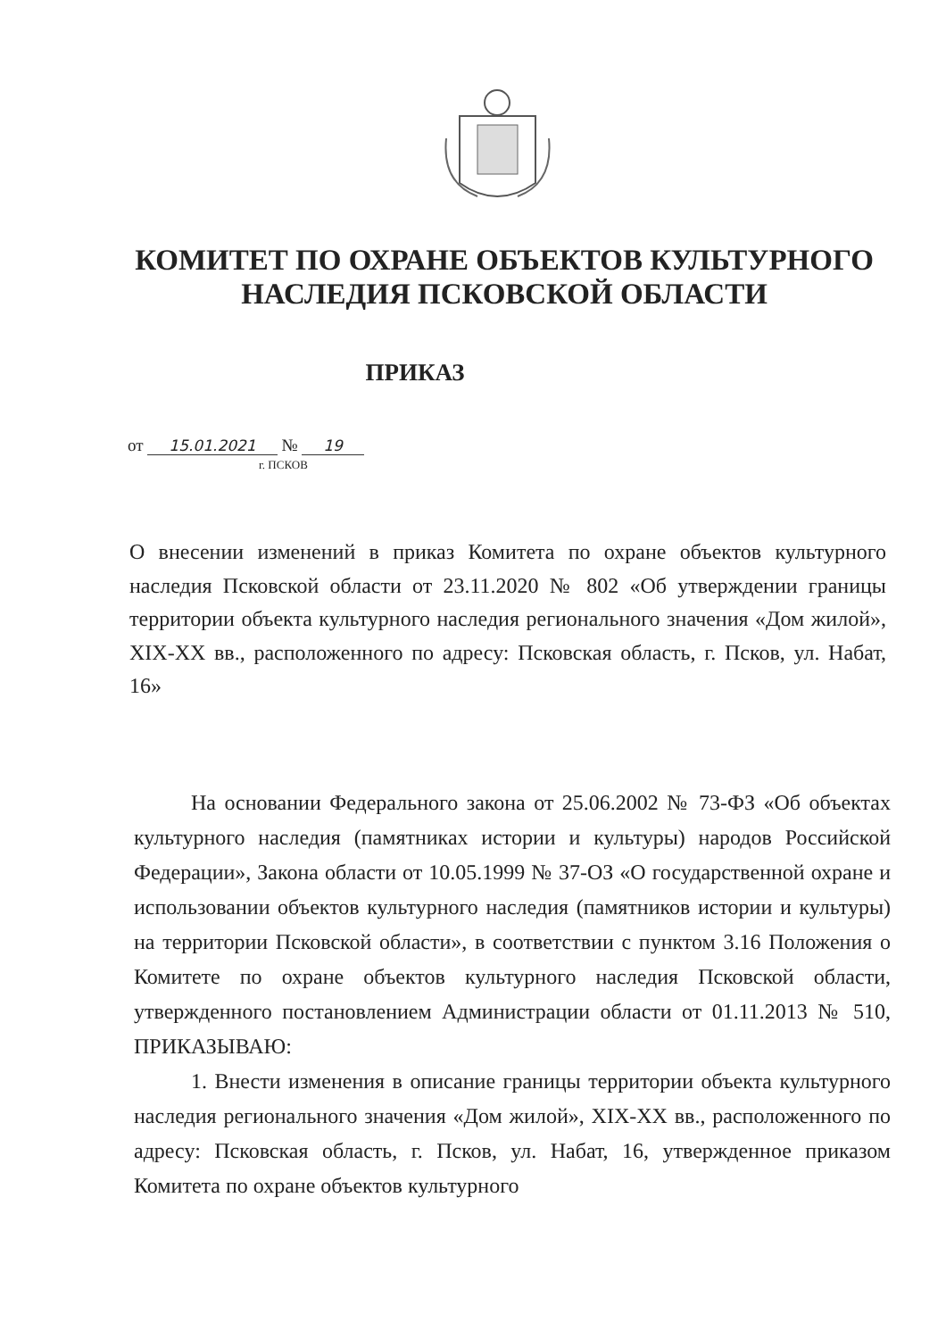КОМИТЕТ ПО ОХРАНЕ ОБЪЕКТОВ КУЛЬТУРНОГО НАСЛЕДИЯ ПСКОВСКОЙ ОБЛАСТИ
ПРИКАЗ
от 15.01.2021 № 19
г. ПСКОВ
О внесении изменений в приказ Комитета по охране объектов культурного наследия Псковской области от 23.11.2020 № 802 «Об утверждении границы территории объекта культурного наследия регионального значения «Дом жилой», XIX-XX вв., расположенного по адресу: Псковская область, г. Псков, ул. Набат, 16»
На основании Федерального закона от 25.06.2002 № 73-ФЗ «Об объектах культурного наследия (памятниках истории и культуры) народов Российской Федерации», Закона области от 10.05.1999 № 37-ОЗ «О государственной охране и использовании объектов культурного наследия (памятников истории и культуры) на территории Псковской области», в соответствии с пунктом 3.16 Положения о Комитете по охране объектов культурного наследия Псковской области, утвержденного постановлением Администрации области от 01.11.2013 № 510, ПРИКАЗЫВАЮ:
1. Внести изменения в описание границы территории объекта культурного наследия регионального значения «Дом жилой», XIX-XX вв., расположенного по адресу: Псковская область, г. Псков, ул. Набат, 16, утвержденное приказом Комитета по охране объектов культурного